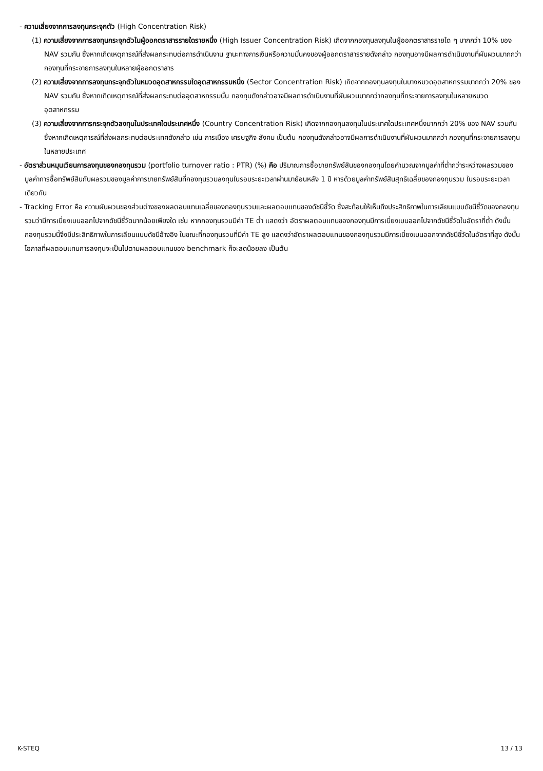- ความเสี่ยงจากการลงทุนกระจุกตัว (High Concentration Risk)
(1) ความเสี่ยงจากการลงทุนกระจุกตัวในผู้ออกตราสารรายใดรายหนึ่ง (High Issuer Concentration Risk) เกิดจากกองทุนลงทุนในผู้ออกตราสารรายใด ๆ มากกว่า 10% ของ NAV รวมกัน ซึ่งหากเกิดเหตุการณ์ที่ส่งผลกระทบต่อการดำเนินงาน ฐานะทางการเงินหรือความมั่นคงของผู้ออกตราสารรายดังกล่าว กองทุนอาจมีผลการดำเนินงานที่ผันผวนมากกว่ากองทุนที่กระจายการลงทุนในหลายผู้ออกตราสาร
(2) ความเสี่ยงจากการลงทุนกระจุกตัวในหมวดอุตสาหกรรมใดอุตสาหกรรมหนึ่ง (Sector Concentration Risk) เกิดจากกองทุนลงทุนในบางหมวดอุตสาหกรรมมากกว่า 20% ของ NAV รวมกัน ซึ่งหากเกิดเหตุการณ์ที่ส่งผลกระทบต่ออุตสาหกรรมนั้น กองทุนดังกล่าวอาจมีผลการดำเนินงานที่ผันผวนมากกว่ากองทุนที่กระจายการลงทุนในหลายหมวดอุตสาหกรรม
(3) ความเสี่ยงจากการกระจุกตัวลงทุนในประเทศใดประเทศหนึ่ง (Country Concentration Risk) เกิดจากกองทุนลงทุนในประเทศใดประเทศหนึ่งมากกว่า 20% ของ NAV รวมกัน ซึ่งหากเกิดเหตุการณ์ที่ส่งผลกระทบต่อประเทศดังกล่าว เช่น การเมือง เศรษฐกิจ สังคม เป็นต้น กองทุนดังกล่าวอาจมีผลการดำเนินงานที่ผันผวนมากกว่า กองทุนที่กระจายการลงทุนในหลายประเทศ
- อัตราส่วนหมุนเวียนการลงทุนของกองทุนรวม (portfolio turnover ratio : PTR) (%) คือ ปริมาณการซื้อขายทรัพย์สินของกองทุนโดยคำนวณจากมูลค่าที่ต่ำกว่าระหว่างผลรวมของมูลค่าการซื้อทรัพย์สินกับผลรวมของมูลค่าการขายทรัพย์สินที่กองทุนรวมลงทุนในรอบระยะเวลาผ่านมาย้อนหลัง 1 ปี หารด้วยมูลค่าทรัพย์สินสุทธิเฉลี่ยของกองทุนรวม ในรอบระยะเวลาเดียวกัน
- Tracking Error คือ ความผันผวนของส่วนต่างของผลตอบแทนเฉลี่ยของกองทุนรวมและผลตอบแทนของดัชนีชี้วัด ซึ่งสะท้อนให้เห็นถึงประสิทธิภาพในการเลียนแบบดัชนีชี้วัดของกองทุนรวมว่ามีการเบี่ยงเบนออกไปจากดัชนีชี้วัดมากน้อยเพียงใด เช่น หากกองทุนรวมมีค่า TE ต่ำ แสดงว่า อัตราผลตอบแทนของกองทุนมีการเบี่ยงเบนออกไปจากดัชนีชี้วัดในอัตราที่ต่ำ ดังนั้น กองทุนรวมนี้จึงมีประสิทธิภาพในการเลียนแบบดัชนีอ้างอิง ในขณะที่กองทุนรวมที่มีค่า TE สูง แสดงว่าอัตราผลตอบแทนของกองทุนรวมมีการเบี่ยงเบนออกจากดัชนีชี้วัดในอัตราที่สูง ดังนั้น โอกาสที่ผลตอบแทนการลงทุนจะเป็นไปตามผลตอบแทนของ benchmark ก็จะลดน้อยลง เป็นต้น
K-STEQ 13 / 13